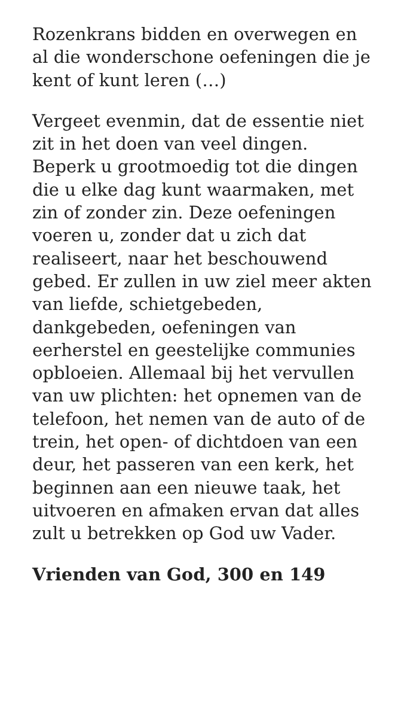Rozenkrans bidden en overwegen en al die wonderschone oefeningen die je kent of kunt leren (…)
Vergeet evenmin, dat de essentie niet zit in het doen van veel dingen. Beperk u grootmoedig tot die dingen die u elke dag kunt waarmaken, met zin of zonder zin. Deze oefeningen voeren u, zonder dat u zich dat realiseert, naar het beschouwend gebed. Er zullen in uw ziel meer akten van liefde, schietgebeden, dankgebeden, oefeningen van eerherstel en geestelijke communies opbloeien. Allemaal bij het vervullen van uw plichten: het opnemen van de telefoon, het nemen van de auto of de trein, het open- of dichtdoen van een deur, het passeren van een kerk, het beginnen aan een nieuwe taak, het uitvoeren en afmaken ervan dat alles zult u betrekken op God uw Vader.
Vrienden van God, 300 en 149